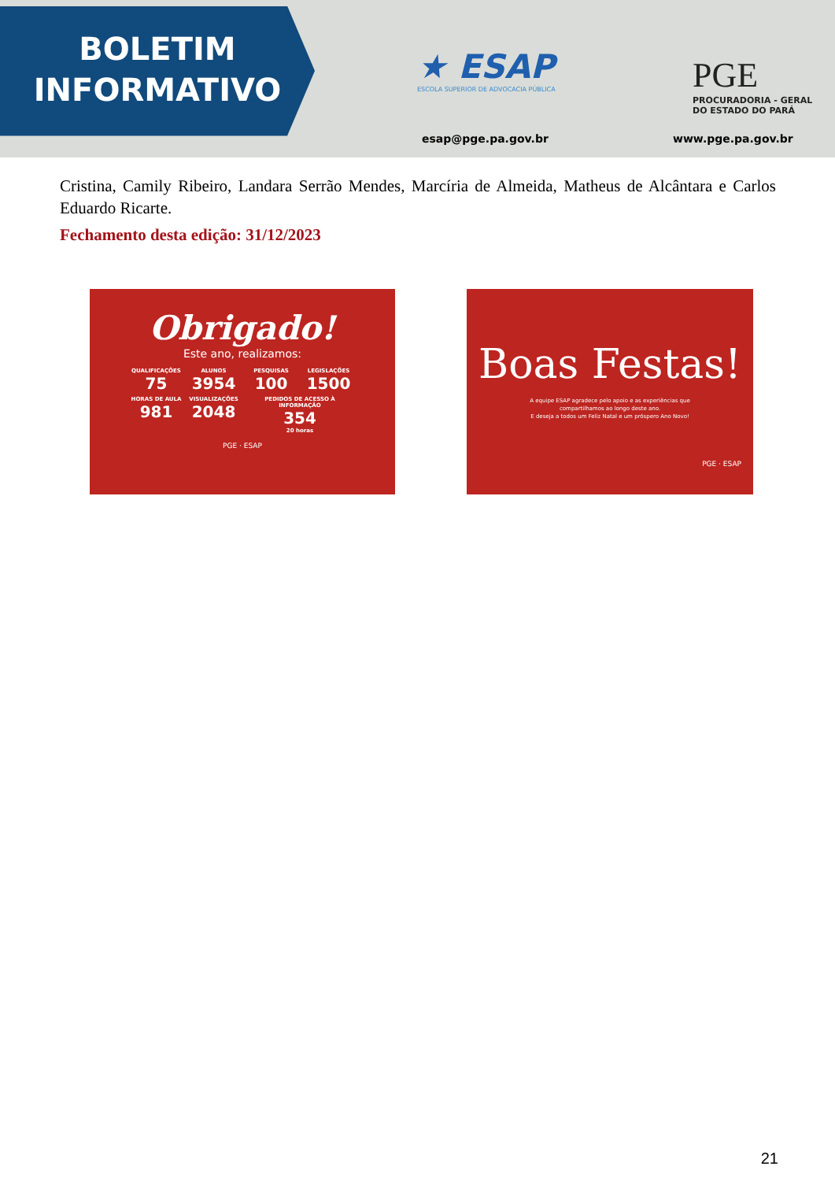BOLETIM
INFORMATIVO
★ ESAP
ESCOLA SUPERIOR DE ADVOCACIA PÚBLICA
PGE
PROCURADORIA - GERAL
DO ESTADO DO PARÁ
esap@pge.pa.gov.br www.pge.pa.gov.br
Cristina, Camily Ribeiro, Landara Serrão Mendes, Marcíria de Almeida, Matheus de Alcântara e Carlos Eduardo Ricarte.
Fechamento desta edição: 31/12/2023
Obrigado!
Este ano, realizamos:
QUALIFICAÇÕES
75
ALUNOS
3954
PESQUISAS
100
LEGISLAÇÕES
1500
HORAS DE AULA
981
VISUALIZAÇÕES
2048
PEDIDOS DE ACESSO À INFORMAÇÃO
354
20 horas
PGE · ESAP
Boas Festas!
A equipe ESAP agradece pelo apoio e as experiências que
compartilhamos ao longo deste ano.
E deseja a todos um Feliz Natal e um próspero Ano Novo!
PGE · ESAP
21